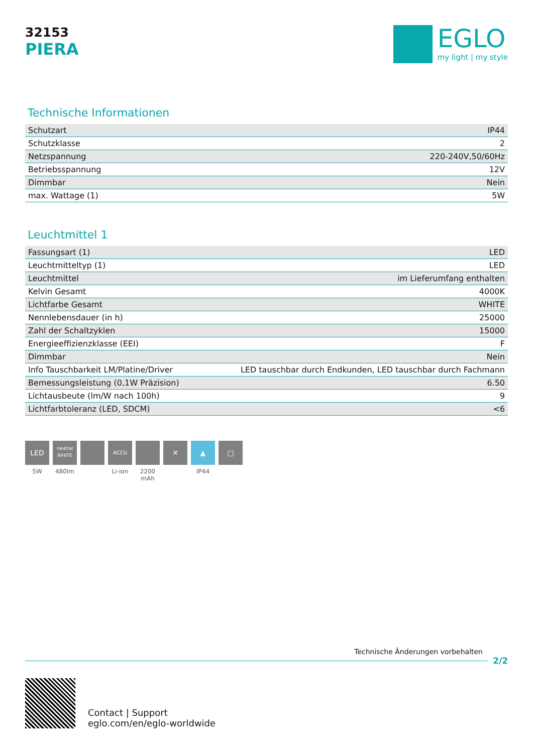32153
PIERA
EGLO
my light | my style
Technische Informationen
| Schutzart | IP44 |
| Schutzklasse | 2 |
| Netzspannung | 220-240V,50/60Hz |
| Betriebsspannung | 12V |
| Dimmbar | Nein |
| max. Wattage (1) | 5W |
Leuchtmittel 1
| Fassungsart (1) | LED |
| Leuchtmitteltyp (1) | LED |
| Leuchtmittel | im Lieferumfang enthalten |
| Kelvin Gesamt | 4000K |
| Lichtfarbe Gesamt | WHITE |
| Nennlebensdauer (in h) | 25000 |
| Zahl der Schaltzyklen | 15000 |
| Energieeffizienzklasse (EEI) | F |
| Dimmbar | Nein |
| Info Tauschbarkeit LM/Platine/Driver | LED tauschbar durch Endkunden, LED tauschbar durch Fachmann |
| Bemessungsleistung (0,1W Präzision) | 6.50 |
| Lichtausbeute (lm/W nach 100h) | 9 |
| Lichtfarbtoleranz (LED, SDCM) | <6 |
LED
5W
neutral WHITE
480lm
ACCU
Li-ion
2200 mAh
✕ ▲
IP44
□
Technische Änderungen vorbehalten
2/2
Contact | Support
eglo.com/en/eglo-worldwide